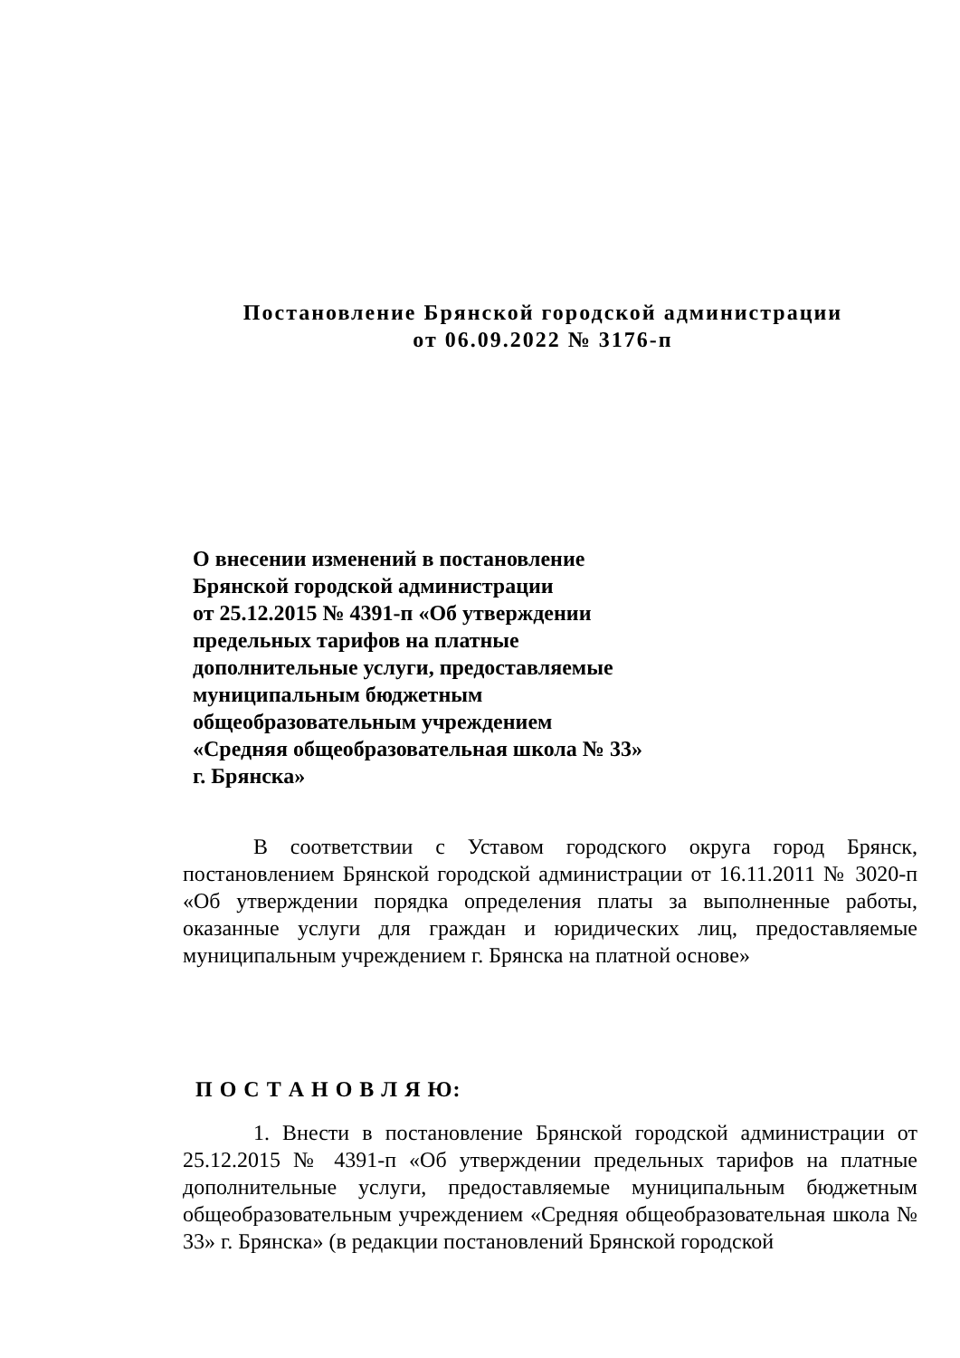Постановление Брянской городской администрации
от 06.09.2022 № 3176-п
О внесении изменений в постановление
Брянской городской администрации
от 25.12.2015 № 4391-п «Об утверждении
предельных тарифов на платные
дополнительные услуги, предоставляемые
муниципальным бюджетным
общеобразовательным учреждением
«Средняя общеобразовательная школа № 33»
г. Брянска»
В соответствии с Уставом городского округа город Брянск, постановлением Брянской городской администрации от 16.11.2011 № 3020-п «Об утверждении порядка определения платы за выполненные работы, оказанные услуги для граждан и юридических лиц, предоставляемые муниципальным учреждением г. Брянска на платной основе»
П О С Т А Н О В Л Я Ю:
1. Внести в постановление Брянской городской администрации от 25.12.2015 № 4391-п «Об утверждении предельных тарифов на платные дополнительные услуги, предоставляемые муниципальным бюджетным общеобразовательным учреждением «Средняя общеобразовательная школа № 33» г. Брянска» (в редакции постановлений Брянской городской